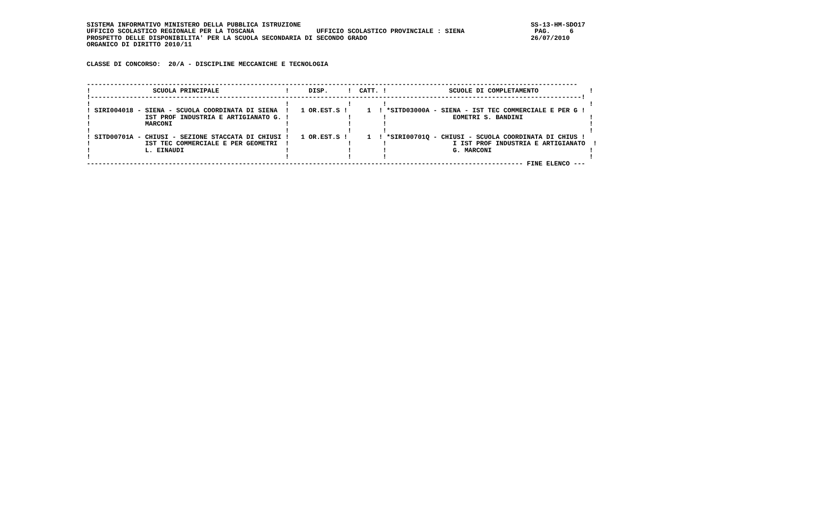SISTEMA INFORMATIVO MINISTERO DELLA PUBBLICA ISTRUZIONE                                                           SS-13-HM-SDO17
UFFICIO SCOLASTICO REGIONALE PER LA TOSCANA                UFFICIO SCOLASTICO PROVINCIALE : SIENA                  PAG.     6
PROSPETTO DELLE DISPONIBILITA' PER LA SCUOLA SECONDARIA DI SECONDO GRADO                                          26/07/2010
ORGANICO DI DIRITTO 2010/11


CLASSE DI CONCORSO:  20/A - DISCIPLINE MECCANICHE E TECNOLOGIA


------------------------------------------------------------------------------------------------------------------------------
!                SCUOLA PRINCIPALE                 !     DISP.     !  CATT. !                SCUOLE DI COMPLETAMENTO             !
!------------------------------------------------------------------------------------------------------------------------------!
!                                                  !               !        !                                                    !
! SIRI004018 - SIENA - SCUOLA COORDINATA DI SIENA  !   1 OR.EST.S !     1  ! *SITD03000A - SIENA - IST TEC COMMERCIALE E PER G !
!              IST PROF INDUSTRIA E ARTIGIANATO G. !               !        !                 EOMETRI S. BANDINI                 !
!              MARCONI                             !               !        !                                                    !
!                                                  !               !        !                                                    !
! SITD00701A - CHIUSI - SEZIONE STACCATA DI CHIUSI !   1 OR.EST.S !     1  ! *SIRI00701Q - CHIUSI - SCUOLA COORDINATA DI CHIUS !
!              IST TEC COMMERCIALE E PER GEOMETRI  !               !        !                 I IST PROF INDUSTRIA E ARTIGIANATO  !
!              L. EINAUDI                          !               !        !                 G. MARCONI                         !
!                                                  !               !        !                                                    !
---------------------------------------------------------------------------------------------------------------- FINE ELENCO ---